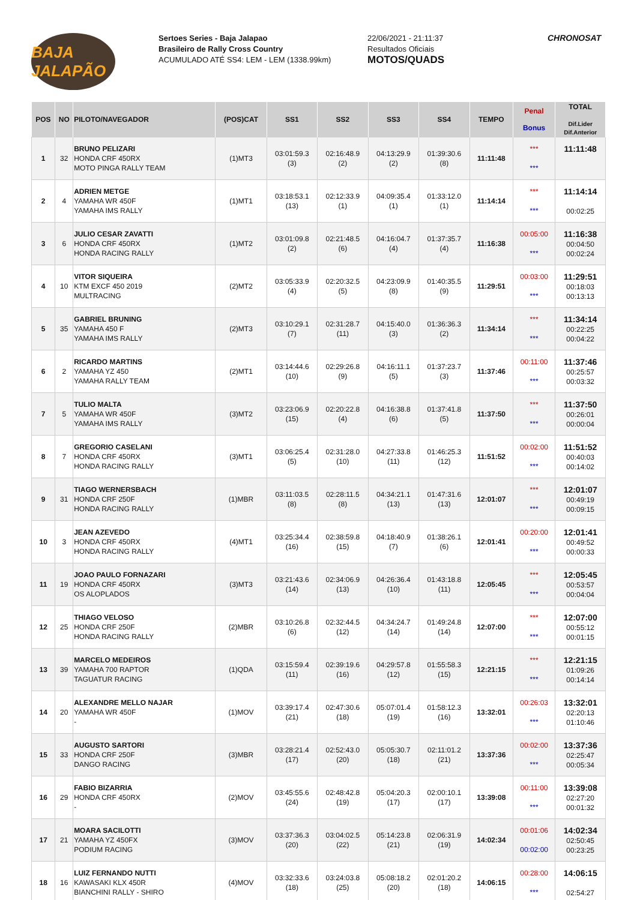BAJA JALAPÃO
Sertoes Series - Baja Jalapao
Brasileiro de Rally Cross Country
ACUMULADO ATÉ SS4: LEM - LEM (1338.99km)
22/06/2021 - 21:11:37
Resultados Oficiais
MOTOS/QUADS
CHRONOSAT
| POS | NO | PILOTO/NAVEGADOR | (POS)CAT | SS1 | SS2 | SS3 | SS4 | TEMPO | Penal Bonus | TOTAL Dif.Lider Dif.Anterior |
| --- | --- | --- | --- | --- | --- | --- | --- | --- | --- | --- |
| 1 | 32 | BRUNO PELIZARI HONDA CRF 450RX MOTO PINGA RALLY TEAM | (1)MT3 | 03:01:59.3 (3) | 02:16:48.9 (2) | 04:13:29.9 (2) | 01:39:30.6 (8) | 11:11:48 | *** *** | 11:11:48 |
| 2 | 4 | ADRIEN METGE YAMAHA WR 450F YAMAHA IMS RALLY | (1)MT1 | 03:18:53.1 (13) | 02:12:33.9 (1) | 04:09:35.4 (1) | 01:33:12.0 (1) | 11:14:14 | *** *** | 11:14:14 00:02:25 |
| 3 | 6 | JULIO CESAR ZAVATTI HONDA CRF 450RX HONDA RACING RALLY | (1)MT2 | 03:01:09.8 (2) | 02:21:48.5 (6) | 04:16:04.7 (4) | 01:37:35.7 (4) | 11:16:38 | 00:05:00 *** | 11:16:38 00:04:50 00:02:24 |
| 4 | 10 | VITOR SIQUEIRA KTM EXCF 450 2019 MULTRACING | (2)MT2 | 03:05:33.9 (4) | 02:20:32.5 (5) | 04:23:09.9 (8) | 01:40:35.5 (9) | 11:29:51 | 00:03:00 *** | 11:29:51 00:18:03 00:13:13 |
| 5 | 35 | GABRIEL BRUNING YAMAHA 450 F YAMAHA IMS RALLY | (2)MT3 | 03:10:29.1 (7) | 02:31:28.7 (11) | 04:15:40.0 (3) | 01:36:36.3 (2) | 11:34:14 | *** *** | 11:34:14 00:22:25 00:04:22 |
| 6 | 2 | RICARDO MARTINS YAMAHA YZ 450 YAMAHA RALLY TEAM | (2)MT1 | 03:14:44.6 (10) | 02:29:26.8 (9) | 04:16:11.1 (5) | 01:37:23.7 (3) | 11:37:46 | 00:11:00 *** | 11:37:46 00:25:57 00:03:32 |
| 7 | 5 | TULIO MALTA YAMAHA WR 450F YAMAHA IMS RALLY | (3)MT2 | 03:23:06.9 (15) | 02:20:22.8 (4) | 04:16:38.8 (6) | 01:37:41.8 (5) | 11:37:50 | *** *** | 11:37:50 00:26:01 00:00:04 |
| 8 | 7 | GREGORIO CASELANI HONDA CRF 450RX HONDA RACING RALLY | (3)MT1 | 03:06:25.4 (5) | 02:31:28.0 (10) | 04:27:33.8 (11) | 01:46:25.3 (12) | 11:51:52 | 00:02:00 *** | 11:51:52 00:40:03 00:14:02 |
| 9 | 31 | TIAGO WERNERSBACH HONDA CRF 250F HONDA RACING RALLY | (1)MBR | 03:11:03.5 (8) | 02:28:11.5 (8) | 04:34:21.1 (13) | 01:47:31.6 (13) | 12:01:07 | *** *** | 12:01:07 00:49:19 00:09:15 |
| 10 | 3 | JEAN AZEVEDO HONDA CRF 450RX HONDA RACING RALLY | (4)MT1 | 03:25:34.4 (16) | 02:38:59.8 (15) | 04:18:40.9 (7) | 01:38:26.1 (6) | 12:01:41 | 00:20:00 *** | 12:01:41 00:49:52 00:00:33 |
| 11 | 19 | JOAO PAULO FORNAZARI HONDA CRF 450RX OS ALOPLADOS | (3)MT3 | 03:21:43.6 (14) | 02:34:06.9 (13) | 04:26:36.4 (10) | 01:43:18.8 (11) | 12:05:45 | *** *** | 12:05:45 00:53:57 00:04:04 |
| 12 | 25 | THIAGO VELOSO HONDA CRF 250F HONDA RACING RALLY | (2)MBR | 03:10:26.8 (6) | 02:32:44.5 (12) | 04:34:24.7 (14) | 01:49:24.8 (14) | 12:07:00 | *** *** | 12:07:00 00:55:12 00:01:15 |
| 13 | 39 | MARCELO MEDEIROS YAMAHA 700 RAPTOR TAGUATUR RACING | (1)QDA | 03:15:59.4 (11) | 02:39:19.6 (16) | 04:29:57.8 (12) | 01:55:58.3 (15) | 12:21:15 | *** *** | 12:21:15 01:09:26 00:14:14 |
| 14 | 20 | ALEXANDRE MELLO NAJAR YAMAHA WR 450F - | (1)MOV | 03:39:17.4 (21) | 02:47:30.6 (18) | 05:07:01.4 (19) | 01:58:12.3 (16) | 13:32:01 | 00:26:03 *** | 13:32:01 02:20:13 01:10:46 |
| 15 | 33 | AUGUSTO SARTORI HONDA CRF 250F DANGO RACING | (3)MBR | 03:28:21.4 (17) | 02:52:43.0 (20) | 05:05:30.7 (18) | 02:11:01.2 (21) | 13:37:36 | 00:02:00 *** | 13:37:36 02:25:47 00:05:34 |
| 16 | 29 | FABIO BIZARRIA HONDA CRF 450RX - | (2)MOV | 03:45:55.6 (24) | 02:48:42.8 (19) | 05:04:20.3 (17) | 02:00:10.1 (17) | 13:39:08 | 00:11:00 *** | 13:39:08 02:27:20 00:01:32 |
| 17 | 21 | MOARA SACILOTTI YAMAHA YZ 450FX PODIUM RACING | (3)MOV | 03:37:36.3 (20) | 03:04:02.5 (22) | 05:14:23.8 (21) | 02:06:31.9 (19) | 14:02:34 | 00:01:06 00:02:00 | 14:02:34 02:50:45 00:23:25 |
| 18 | 16 | LUIZ FERNANDO NUTTI KAWASAKI KLX 450R BIANCHINI RALLY - SHIRO | (4)MOV | 03:32:33.6 (18) | 03:24:03.8 (25) | 05:08:18.2 (20) | 02:01:20.2 (18) | 14:06:15 | 00:28:00 *** | 14:06:15 02:54:27 |